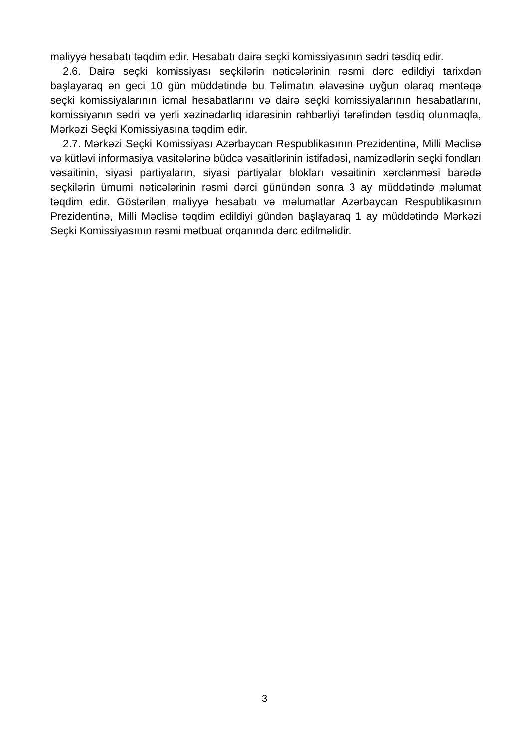maliyyə hesabatı təqdim edir. Hesabatı dairə seçki komissiyasının sədri təsdiq edir.
2.6. Dairə seçki komissiyası seçkilərin nəticələrinin rəsmi dərc edildiyi tarixdən başlayaraq ən geci 10 gün müddətində bu Təlimatın əlavəsinə uyğun olaraq məntəqə seçki komissiyalarının icmal hesabatlarını və dairə seçki komissiyalarının hesabatlarını, komissiyanın sədri və yerli xəzinədarlıq idarəsinin rəhbərliyi tərəfindən təsdiq olunmaqla, Mərkəzi Seçki Komis­siyasına təqdim edir.
2.7. Mərkəzi Seçki Komissiyası Azərbaycan Respublikasının Prezidentinə, Milli Məclisə və kütləvi informasiya vasitələrinə büdcə vəsaitlərinin istifadəsi, namizədlərin seçki fondları vəsaitinin, siyasi partiyaların, siyasi partiyalar blokları vəsaitinin xərclənməsi barədə seçkilərin ümumi nəticələrinin rəsmi dərci günündən sonra 3 ay müddətində məlumat təqdim edir. Göstərilən maliyyə hesabatı və məlumatlar Azərbaycan Respublikasının Prezidentinə, Milli Məclisə təqdim edildiyi gündən başlayaraq 1 ay müddətində Mərkəzi Seçki Komissiyasının rəsmi mətbuat orqanında dərc edilməlidir.
3